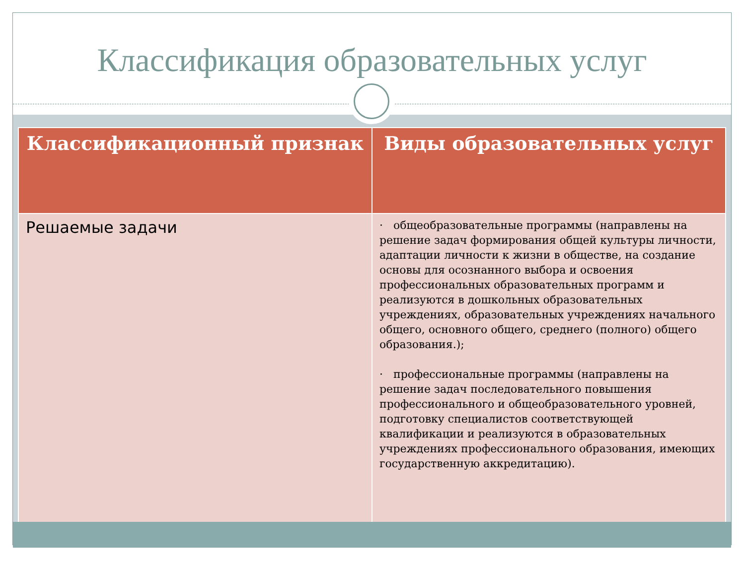Классификация образовательных услуг
| Классификационный признак | Виды образовательных услуг |
| --- | --- |
| Решаемые задачи | · общеобразовательные программы (направлены на решение задач формирования общей культуры личности, адаптации личности к жизни в обществе, на создание основы для осознанного выбора и освоения профессиональных образовательных программ и реализуются в дошкольных образовательных учреждениях, образовательных учреждениях начального общего, основного общего, среднего (полного) общего образования.); · профессиональные программы (направлены на решение задач последовательного повышения профессионального и общеобразовательного уровней, подготовку специалистов соответствующей квалификации и реализуются в образовательных учреждениях профессионального образования, имеющих государственную аккредитацию). |